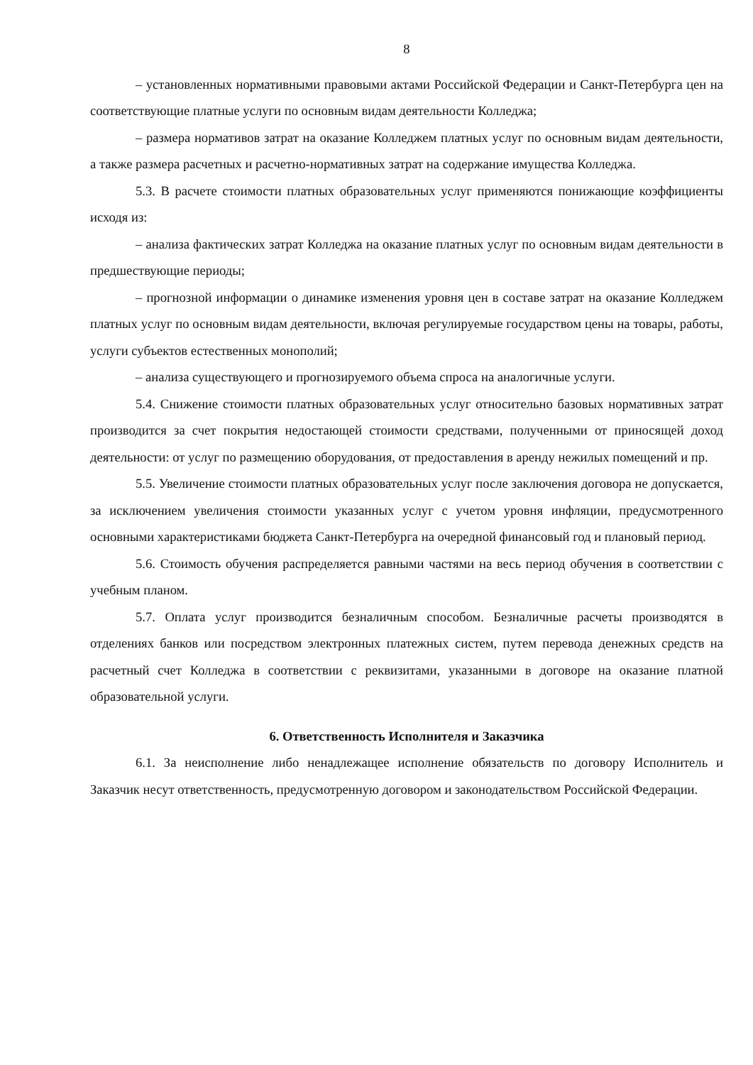8
– установленных нормативными правовыми актами Российской Федерации и Санкт-Петербурга цен на соответствующие платные услуги по основным видам деятельности Колледжа;
– размера нормативов затрат на оказание Колледжем платных услуг по основным видам деятельности, а также размера расчетных и расчетно-нормативных затрат на содержание имущества Колледжа.
5.3. В расчете стоимости платных образовательных услуг применяются понижающие коэффициенты исходя из:
– анализа фактических затрат Колледжа на оказание платных услуг по основным видам деятельности в предшествующие периоды;
– прогнозной информации о динамике изменения уровня цен в составе затрат на оказание Колледжем платных услуг по основным видам деятельности, включая регулируемые государством цены на товары, работы, услуги субъектов естественных монополий;
– анализа существующего и прогнозируемого объема спроса на аналогичные услуги.
5.4. Снижение стоимости платных образовательных услуг относительно базовых нормативных затрат производится за счет покрытия недостающей стоимости средствами, полученными от приносящей доход деятельности: от услуг по размещению оборудования, от предоставления в аренду нежилых помещений и пр.
5.5. Увеличение стоимости платных образовательных услуг после заключения договора не допускается, за исключением увеличения стоимости указанных услуг с учетом уровня инфляции, предусмотренного основными характеристиками бюджета Санкт-Петербурга на очередной финансовый год и плановый период.
5.6. Стоимость обучения распределяется равными частями на весь период обучения в соответствии с учебным планом.
5.7. Оплата услуг производится безналичным способом. Безналичные расчеты производятся в отделениях банков или посредством электронных платежных систем, путем перевода денежных средств на расчетный счет Колледжа в соответствии с реквизитами, указанными в договоре на оказание платной образовательной услуги.
6. Ответственность Исполнителя и Заказчика
6.1. За неисполнение либо ненадлежащее исполнение обязательств по договору Исполнитель и Заказчик несут ответственность, предусмотренную договором и законодательством Российской Федерации.